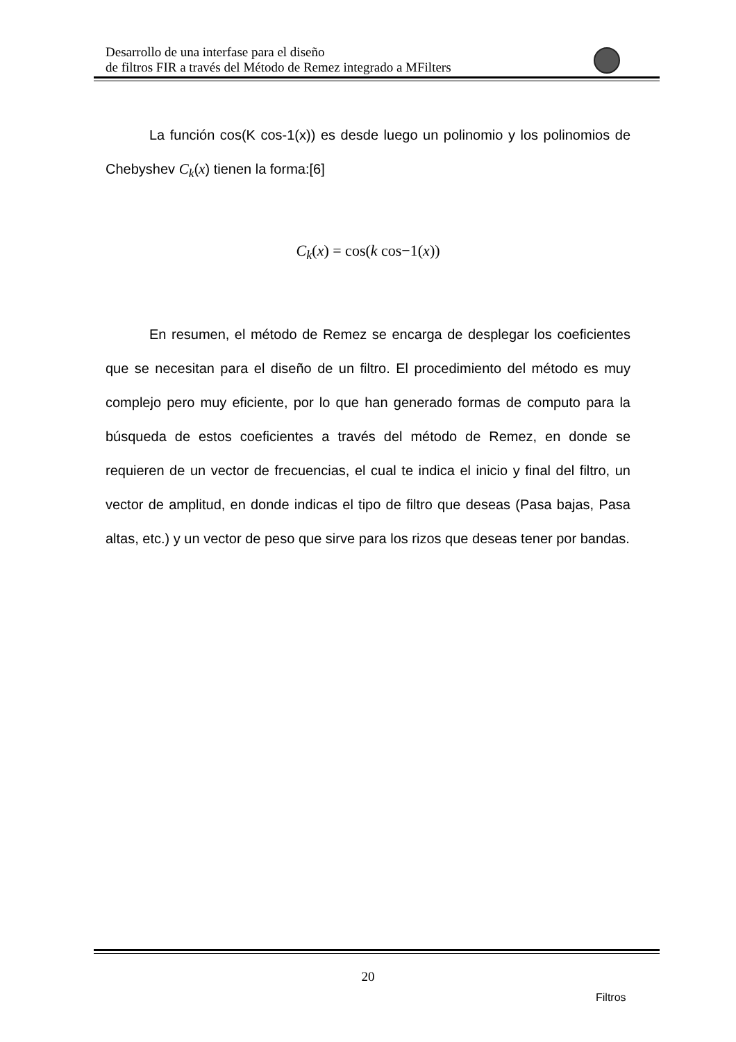Desarrollo de una interfase para el diseño
de filtros FIR a través del Método de Remez integrado a MFilters
La función cos(K cos-1(x)) es desde luego un polinomio y los polinomios de Chebyshev C<sub>k</sub>(x) tienen la forma:[6]
C<sub>k</sub>(x) = cos(k cos−1(x))
En resumen, el método de Remez se encarga de desplegar los coeficientes que se necesitan para el diseño de un filtro. El procedimiento del método es muy complejo pero muy eficiente, por lo que han generado formas de computo para la búsqueda de estos coeficientes a través del método de Remez, en donde se requieren de un vector de frecuencias, el cual te indica el inicio y final del filtro, un vector de amplitud, en donde indicas el tipo de filtro que deseas (Pasa bajas, Pasa altas, etc.) y un vector de peso que sirve para los rizos que deseas tener por bandas.
20
Filtros